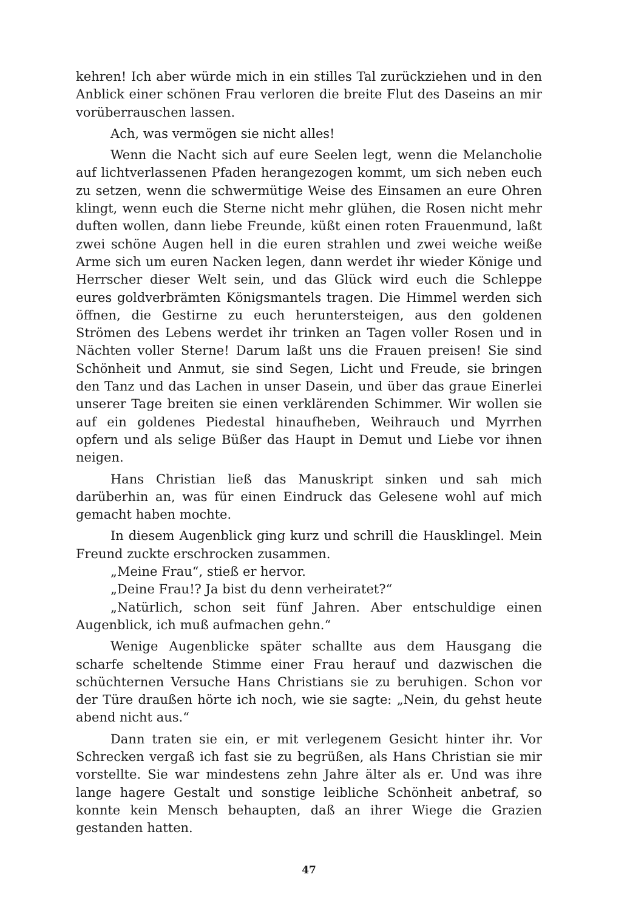kehren! Ich aber würde mich in ein stilles Tal zurückziehen und in den Anblick einer schönen Frau verloren die breite Flut des Daseins an mir vorüberrauschen lassen.
Ach, was vermögen sie nicht alles!
Wenn die Nacht sich auf eure Seelen legt, wenn die Melancholie auf lichtverlassenen Pfaden herangezogen kommt, um sich neben euch zu setzen, wenn die schwermütige Weise des Einsamen an eure Ohren klingt, wenn euch die Sterne nicht mehr glühen, die Rosen nicht mehr duften wollen, dann liebe Freunde, küßt einen roten Frauenmund, laßt zwei schöne Augen hell in die euren strahlen und zwei weiche weiße Arme sich um euren Nacken legen, dann werdet ihr wieder Könige und Herrscher dieser Welt sein, und das Glück wird euch die Schleppe eures goldverbrämten Königsmantels tragen. Die Himmel werden sich öffnen, die Gestirne zu euch heruntersteigen, aus den goldenen Strömen des Lebens werdet ihr trinken an Tagen voller Rosen und in Nächten voller Sterne! Darum laßt uns die Frauen preisen! Sie sind Schönheit und Anmut, sie sind Segen, Licht und Freude, sie bringen den Tanz und das Lachen in unser Dasein, und über das graue Einerlei unserer Tage breiten sie einen verklärenden Schimmer. Wir wollen sie auf ein goldenes Piedestal hinaufheben, Weihrauch und Myrrhen opfern und als selige Büßer das Haupt in Demut und Liebe vor ihnen neigen.
Hans Christian ließ das Manuskript sinken und sah mich darüberhin an, was für einen Eindruck das Gelesene wohl auf mich gemacht haben mochte.
In diesem Augenblick ging kurz und schrill die Hausklingel. Mein Freund zuckte erschrocken zusammen.
„Meine Frau“, stieß er hervor.
„Deine Frau!? Ja bist du denn verheiratet?“
„Natürlich, schon seit fünf Jahren. Aber entschuldige einen Augenblick, ich muß aufmachen gehn.“
Wenige Augenblicke später schallte aus dem Hausgang die scharfe scheltende Stimme einer Frau herauf und dazwischen die schüchternen Versuche Hans Christians sie zu beruhigen. Schon vor der Türe draußen hörte ich noch, wie sie sagte: „Nein, du gehst heute abend nicht aus.“
Dann traten sie ein, er mit verlegenem Gesicht hinter ihr. Vor Schrecken vergaß ich fast sie zu begrüßen, als Hans Christian sie mir vorstellte. Sie war mindestens zehn Jahre älter als er. Und was ihre lange hagere Gestalt und sonstige leibliche Schönheit anbetraf, so konnte kein Mensch behaupten, daß an ihrer Wiege die Grazien gestanden hatten.
47